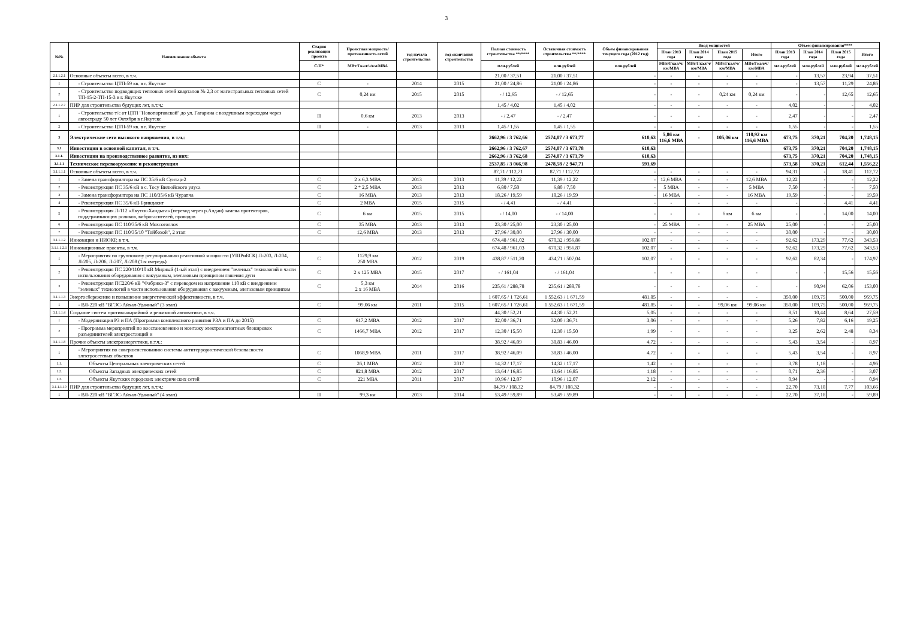3
| №№ | Наименование объекта | Стадия реализации проекта | Проектная мощность/ протяженность сетей | год начала строительства | год окончания строительства | Полная стоимость строительства **/**** | Остаточная стоимость строительства **/**** | Объем финансирования текущего года (2012 год) | Ввод мощностей | | | | Объем финансирования**** | | | |
| --- | --- | --- | --- | --- | --- | --- | --- | --- | --- | --- | --- | --- | --- | --- | --- | --- |
| | | | | | | | | | План 2013 года | План 2014 года | План 2015 года | Итого | План 2013 года | План 2014 года | План 2015 года | Итого |
| | | С/П* | МВт/Гкал/ч/км/МВА | | | млн.рублей | млн.рублей | млн.рублей | МВт/Гкал/ч/км/МВА | МВт/Гкал/ч/км/МВА | МВт/Гкал/ч/км/МВА | МВт/Гкал/ч/км/МВА | млн.рублей | млн.рублей | млн.рублей | млн.рублей |
| 2.1.1.2.1 | Основные объекты всего, в т.ч. | | | | | 21,00 / 37,51 | 21,00 / 37,51 | - | - | - | - | - | - | 13,57 | 23,94 | 37,51 |
| 1 | - Строительство ЦТП-59 кв. в г. Якутске | С | - | 2014 | 2015 | 21,00 / 24,86 | 21,00 / 24,86 | - | - | - | - | - | - | 13,57 | 11,29 | 24,86 |
| 2 | - Строительство подводящих тепловых сетей кварталов № 2,3 от магистральных тепловых сетей ТП-15-2-ТП-15-3 в г. Якутске | С | 0,24 км | 2015 | 2015 | - / 12,65 | - / 12,65 | - | - | - | 0,24 км | 0,24 км | - | - | 12,65 | 12,65 |
| 2.1.1.2.7 | ПИР для строительства будущих лет, в.т.ч.: | | | | | 1,45 / 4,02 | 1,45 / 4,02 | - | - | - | - | - | 4,02 | - | - | 4,02 |
| 1 | - Строительство т/с от ЦТП "Новопортовской" до ул. Гагарина с воздушным переходом через автостраду 50 лет Октября в г.Якутске | П | 0,6 км | 2013 | 2013 | - / 2,47 | - / 2,47 | - | - | - | - | - | 2,47 | - | - | 2,47 |
| 2 | - Строительство ЦТП-59 кв. в г. Якутске | П | - | 2013 | 2013 | 1,45 / 1,55 | 1,45 / 1,55 | - | - | - | - | - | 1,55 | - | - | 1,55 |
| 3 | Электрические сети высокого напряжения, в т.ч.: | | | | | 2662,96 / 3 762,66 | 2574,07 / 3 673,77 | 610,63 | 5,86 км 116,6 МВА | - | 105,06 км | 110,92 км 116,6 МВА | 673,75 | 370,21 | 704,20 | 1,748,15 |
| 3,1 | Инвестиции в основной капитал, в т.ч. | | | | | 2662,96 / 3 762,67 | 2574,07 / 3 673,78 | 610,63 | | | | | 673,75 | 370,21 | 704,20 | 1,748,15 |
| 3.1.1. | Инвестиции на производственное развитие, из них: | | | | | 2662,96 / 3 762,68 | 2574,07 / 3 673,79 | 610,63 | | | | | 673,75 | 370,21 | 704,20 | 1,748,15 |
| 3.1.1.1 | Техническое перевооружение и реконструкция | | | | | 2537,85 / 3 066,98 | 2478,58 / 2 947,71 | 593,69 | | | | | 573,58 | 370,21 | 612,44 | 1,556,22 |
| 3.1.1.1.1 | Основные объекты всего, в т.ч. | | | | | 87,71 / 112,71 | 87,71 / 112,72 | - | - | - | - | - | 94,31 | - | 18,41 | 112,72 |
| 1 | - Замена трансформатора на ПС 35/6 кВ Сунтар-2 | С | 2 х 6,3 МВА | 2013 | 2013 | 11,39 / 12,22 | 11,39 / 12,22 | - | 12,6 МВА | - | - | 12,6 МВА | 12,22 | - | - | 12,22 |
| 2 | - Реконструкция ПС 35/6 кВ в с. Тосу Вилюйского улуса | С | 2 * 2,5 МВА | 2013 | 2013 | 6,80 / 7,50 | 6,80 / 7,50 | - | 5 МВА | - | - | 5 МВА | 7,50 | - | - | 7,50 |
| 3 | - Замена трансформатора на ПС 110/35/6 кВ Чурапча | С | 16 МВА | 2013 | 2013 | 18,26 / 19,59 | 18,26 / 19,59 | - | 16 МВА | - | - | 16 МВА | 19,59 | - | - | 19,59 |
| 4 | - Реконструкция ПС 35/6 кВ Бриндакит | С | 2 МВА | 2015 | 2015 | - / 4,41 | - / 4,41 | - | - | - | - | - | - | - | 4,41 | 4,41 |
| 5 | - Реконструкция Л-112 «Якутск-Хандыга» (переход через р.Алдан) замена протекторов, поддерживающих роликов, виброгасителей, проводов | С | 6 км | 2015 | 2015 | - / 14,00 | - / 14,00 | - | - | - | 6 км | 6 км | - | - | 14,00 | 14,00 |
| 6 | - Реконструкция ПС 110/35/6 кВ Мохсоголлох | С | 35 МВА | 2013 | 2013 | 23,30 / 25,00 | 23,30 / 25,00 | - | 25 МВА | - | - | 25 МВА | 25,00 | - | - | 25,00 |
| 7 | - Реконструкция ПС 110/35/10 "Тойбохой", 2 этап | С | 12,6 МВА | 2013 | 2013 | 27,96 / 30,00 | 27,96 / 30,00 | - | - | - | - | - | 30,00 | - | - | 30,00 |
| 3.1.1.1.2 | Инновации и НИОКР, в т.ч. | | | | | 674,48 / 961,02 | 670,32 / 956,86 | 102,07 | - | - | - | - | 92,62 | 173,29 | 77,62 | 343,53 |
| 3.1.1.1.2.1 | Инновационные проекты, в т.ч. | | | | | 674,48 / 961,03 | 670,32 / 956,87 | 102,07 | - | - | - | - | 92,62 | 173,29 | 77,62 | 343,53 |
| 1 | - Мероприятия по групповому регулированию реактивной мощности (УШРиБСК) Л-203, Л-204, Л-205, Л-206, Л-207, Л-208 (1-я очередь) | С | 1129,9 км 250 МВА | 2012 | 2019 | 438,87 / 511,20 | 434,71 / 507,04 | 102,07 | - | - | - | - | 92,62 | 82,34 | - | 174,97 |
| 2 | - Реконструкция ПС 220/110/10 кВ Мирный (1-ый этап) с внедрением "зеленых" технологий в части использования оборудования с вакуумным, элегазовым принципом гашения дуги | С | 2 х 125 МВА | 2015 | 2017 | - / 161,04 | - / 161,04 | - | - | - | - | - | - | - | 15,56 | 15,56 |
| 3 | - Реконструкция ПС220/6 кВ "Фабрика-3" с переводом на напряжение 110 кВ с внедрением "зеленых" технологий в части использования оборудования с вакуумным, элегазовым принципом | С | 5,3 км 2 х 16 МВА | 2014 | 2016 | 235,61 / 288,78 | 235,61 / 288,78 | - | - | - | - | - | - | 90,94 | 62,06 | 153,00 |
| 3.1.1.1.3 | Энергосбережение и повышение энергетической эффективности, в т.ч. | | | | | 1 607,65 / 1 726,61 | 1 552,63 / 1 671,59 | 481,85 | - | - | - | - | 350,00 | 109,75 | 500,00 | 959,75 |
| 1 | - ВЛ-220 кВ "ВГЭС-Айхал-Удачный" (3 этап) | С | 99,06 км | 2011 | 2015 | 1 607,65 / 1 726,61 | 1 552,63 / 1 671,59 | 481,85 | - | - | 99,06 км | 99,06 км | 350,00 | 109,75 | 500,00 | 959,75 |
| 3.1.1.1.4 | Создание систем противоаварийной и режимной автоматики, в т.ч. | | | | | 44,30 / 52,21 | 44,30 / 52,21 | 5,05 | - | - | - | - | 8,51 | 10,44 | 8,64 | 27,59 |
| 1 | - Модернизация РЗ и ПА (Программа комплексного развития РЗА и ПА до 2015) | С | 617,2 МВА | 2012 | 2017 | 32,00 / 36,71 | 32,00 / 36,71 | 3,06 | - | - | - | - | 5,26 | 7,82 | 6,16 | 19,25 |
| 2 | - Программа мероприятий по восстановлению и монтажу электромагнитных блокировок разъединителей электростанций и | С | 1466,7 МВА | 2012 | 2017 | 12,30 / 15,50 | 12,30 / 15,50 | 1,99 | - | - | - | - | 3,25 | 2,62 | 2,48 | 8,34 |
| 3.1.1.1.8 | Прочие объекты электроэнергетики, в.т.ч.: | | | | | 38,92 / 46,09 | 38,83 / 46,00 | 4,72 | - | - | - | - | 5,43 | 3,54 | - | 8,97 |
| 1 | - Мероприятия по совершенствованию системы антитеррористической безопасности электросетевых объектов | С | 1068,9 МВА | 2011 | 2017 | 38,92 / 46,09 | 38,83 / 46,00 | 4,72 | - | - | - | - | 5,43 | 3,54 | - | 8,97 |
| 1.1. | Объекты Центральных электрических сетей | С | 26,1 МВА | 2012 | 2017 | 14,32 / 17,17 | 14,32 / 17,17 | 1,42 | - | - | - | - | 3,78 | 1,18 | - | 4,96 |
| 1.2. | Объекты Западных электрических сетей | С | 821,8 МВА | 2012 | 2017 | 13,64 / 16,85 | 13,64 / 16,85 | 1,18 | - | - | - | - | 0,71 | 2,36 | - | 3,07 |
| 1.3. | Объекты Якутских городских электрических сетей | С | 221 МВА | 2011 | 2017 | 10,96 / 12,07 | 10,96 / 12,07 | 2,12 | - | - | - | - | 0,94 | - | - | 0,94 |
| 3.1.1.1.10 | ПИР для строительства будущих лет, в.т.ч.: | | | | | 84,79 / 108,32 | 84,79 / 108,32 | - | - | - | - | - | 22,70 | 73,18 | 7,77 | 103,66 |
| 1 | - ВЛ-220 кВ "ВГЭС-Айхал-Удачный" (4 этап) | П | 99,3 км | 2013 | 2014 | 53,49 / 59,89 | 53,49 / 59,89 | - | - | - | - | - | 22,70 | 37,18 | - | 59,89 |